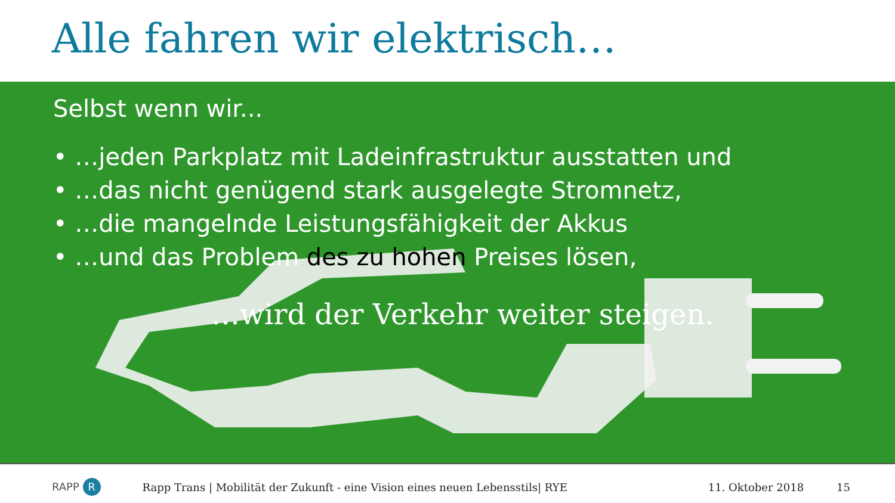Alle fahren wir elektrisch…
Selbst wenn wir...
• …jeden Parkplatz mit Ladeinfrastruktur ausstatten und
• …das nicht genügend stark ausgelegte Stromnetz,
• …die mangelnde Leistungsfähigkeit der Akkus
• …und das Problem des zu hohen Preises lösen,
…wird der Verkehr weiter steigen.
RAPP R Rapp Trans | Mobilität der Zukunft - eine Vision eines neuen Lebensstils| RYE 11. Oktober 2018 15